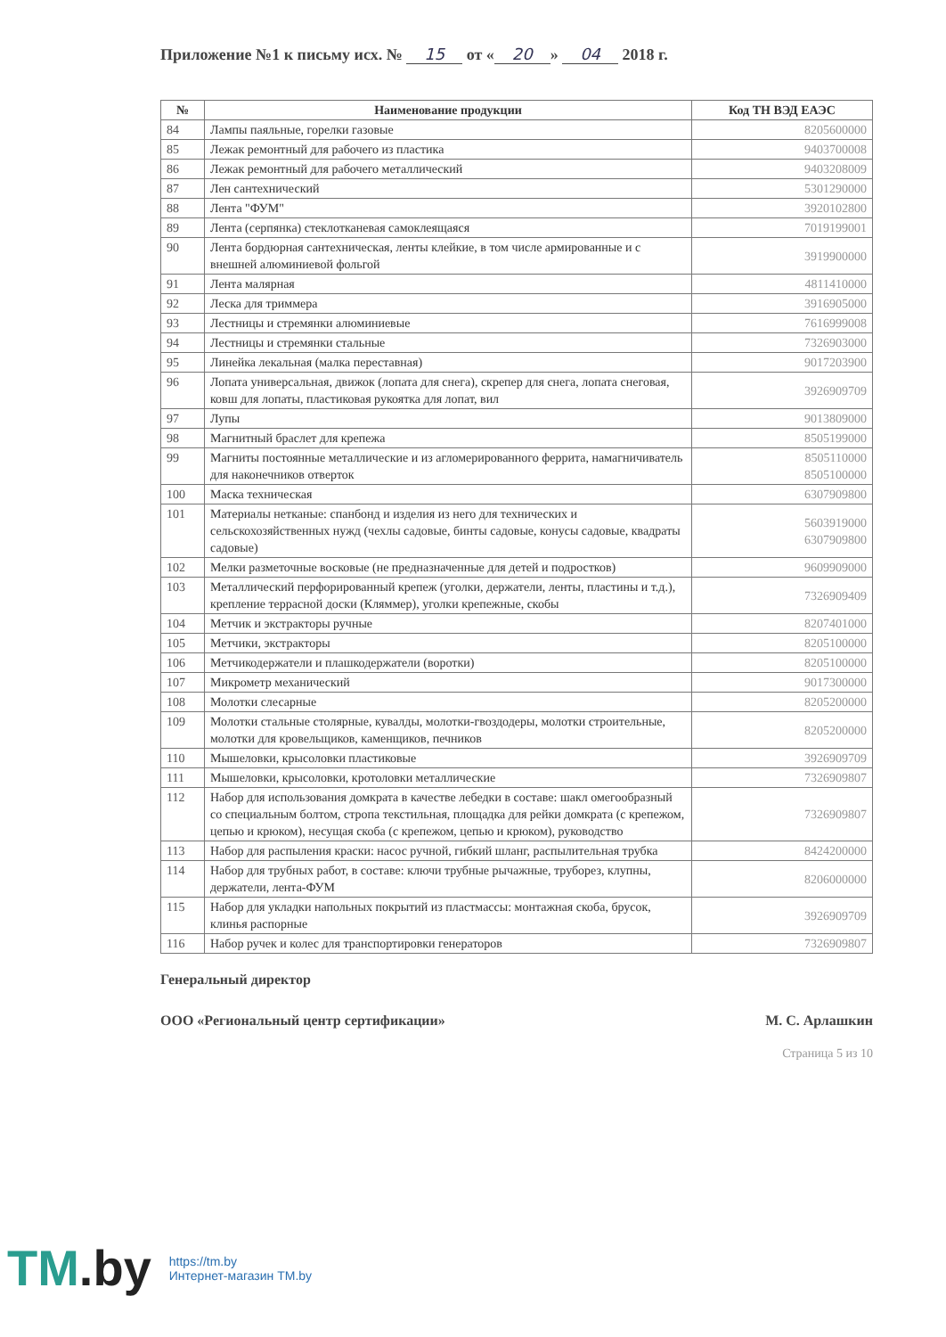Приложение №1 к письму исх. № 15 от « 20 » 04 2018 г.
| № | Наименование продукции | Код ТН ВЭД ЕАЭС |
| --- | --- | --- |
| 84 | Лампы паяльные, горелки газовые | 8205600000 |
| 85 | Лежак ремонтный для рабочего из пластика | 9403700008 |
| 86 | Лежак ремонтный для рабочего металлический | 9403208009 |
| 87 | Лен сантехнический | 5301290000 |
| 88 | Лента "ФУМ" | 3920102800 |
| 89 | Лента (серпянка) стеклотканевая самоклеящаяся | 7019199001 |
| 90 | Лента бордюрная сантехническая, ленты клейкие, в том числе армированные и с внешней алюминиевой фольгой | 3919900000 |
| 91 | Лента малярная | 4811410000 |
| 92 | Леска для триммера | 3916905000 |
| 93 | Лестницы и стремянки алюминиевые | 7616999008 |
| 94 | Лестницы и стремянки стальные | 7326903000 |
| 95 | Линейка лекальная (малка переставная) | 9017203900 |
| 96 | Лопата универсальная, движок (лопата для снега), скрепер для снега, лопата снеговая, ковш для лопаты, пластиковая рукоятка для лопат, вил | 3926909709 |
| 97 | Лупы | 9013809000 |
| 98 | Магнитный браслет для крепежа | 8505199000 |
| 99 | Магниты постоянные металлические и из агломерированного феррита, намагничиватель для наконечников отверток | 8505110000 8505100000 |
| 100 | Маска техническая | 6307909800 |
| 101 | Материалы нетканые: спанбонд и изделия из него для технических и сельскохозяйственных нужд (чехлы садовые, бинты садовые, конусы садовые, квадраты садовые) | 5603919000 6307909800 |
| 102 | Мелки разметочные восковые (не предназначенные для детей и подростков) | 9609909000 |
| 103 | Металлический перфорированный крепеж (уголки, держатели, ленты, пластины и т.д.), крепление террасной доски (Кляммер), уголки крепежные, скобы | 7326909409 |
| 104 | Метчик и экстракторы ручные | 8207401000 |
| 105 | Метчики, экстракторы | 8205100000 |
| 106 | Метчикодержатели и плашкодержатели (воротки) | 8205100000 |
| 107 | Микрометр механический | 9017300000 |
| 108 | Молотки слесарные | 8205200000 |
| 109 | Молотки стальные столярные, кувалды, молотки-гвоздодеры, молотки строительные, молотки для кровельщиков, каменщиков, печников | 8205200000 |
| 110 | Мышеловки, крысоловки пластиковые | 3926909709 |
| 111 | Мышеловки, крысоловки, кротоловки металлические | 7326909807 |
| 112 | Набор для использования домкрата в качестве лебедки в составе: шакл омегообразный со специальным болтом, стропа текстильная, площадка для рейки домкрата (с крепежом, цепью и крюком), несущая скоба (с крепежом, цепью и крюком), руководство | 7326909807 |
| 113 | Набор для распыления краски: насос ручной, гибкий шланг, распылительная трубка | 8424200000 |
| 114 | Набор для трубных работ, в составе: ключи трубные рычажные, труборез, клупны, держатели, лента-ФУМ | 8206000000 |
| 115 | Набор для укладки напольных покрытий из пластмассы: монтажная скоба, брусок, клинья распорные | 3926909709 |
| 116 | Набор ручек и колес для транспортировки генераторов | 7326909807 |
Генеральный директор
ООО «Региональный центр сертификации» М. С. Арлашкин
Страница 5 из 10
TM.by
https://tm.by
Интернет-магазин TM.by